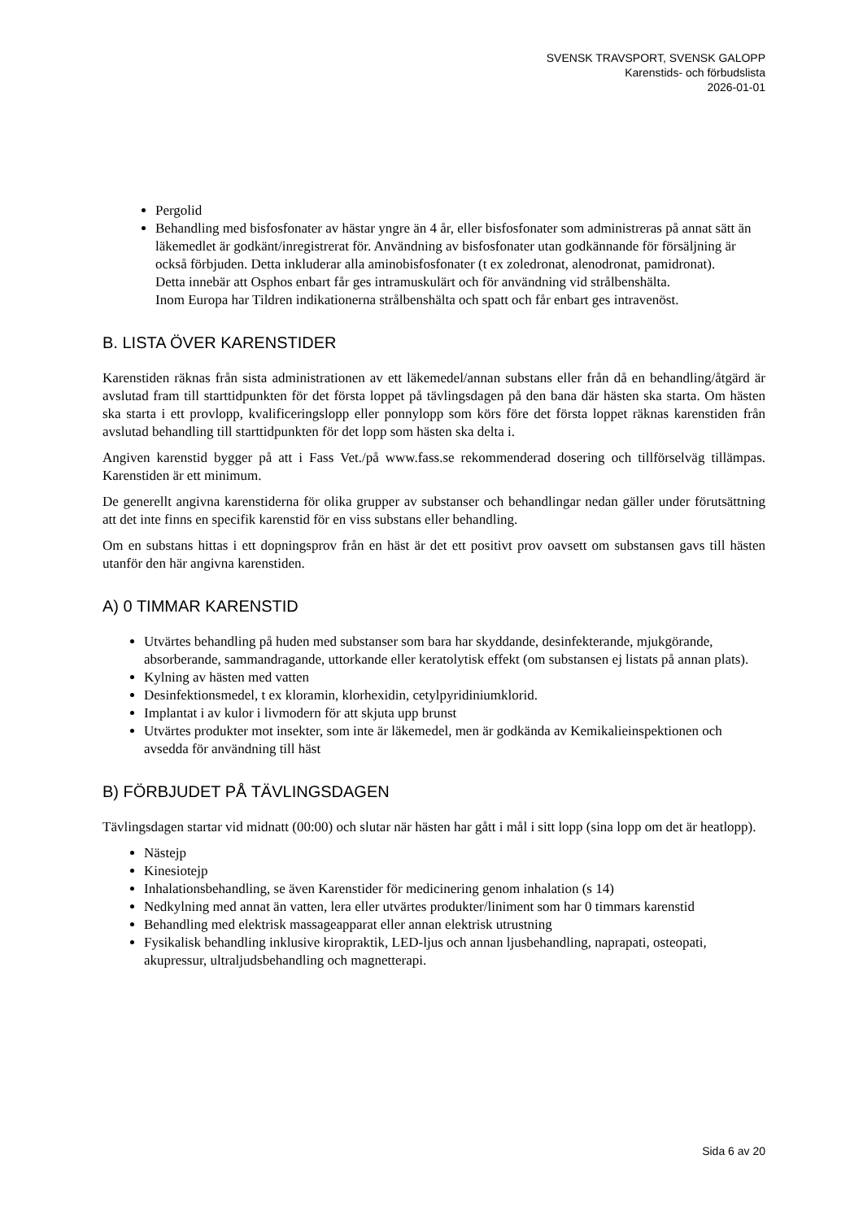SVENSK TRAVSPORT, SVENSK GALOPP
Karenstids- och förbudslista
2026-01-01
Pergolid
Behandling med bisfosfonater av hästar yngre än 4 år, eller bisfosfonater som administreras på annat sätt än läkemedlet är godkänt/inregistrerat för. Användning av bisfosfonater utan godkännande för försäljning är också förbjuden. Detta inkluderar alla aminobisfosfonater (t ex zoledronat, alenodronat, pamidronat).
Detta innebär att Osphos enbart får ges intramuskulärt och för användning vid strålbenshälta.
Inom Europa har Tildren indikationerna strålbenshälta och spatt och får enbart ges intravenöst.
B. LISTA ÖVER KARENSTIDER
Karenstiden räknas från sista administrationen av ett läkemedel/annan substans eller från då en behandling/åtgärd är avslutad fram till starttidpunkten för det första loppet på tävlingsdagen på den bana där hästen ska starta. Om hästen ska starta i ett provlopp, kvalificeringslopp eller ponnylopp som körs före det första loppet räknas karenstiden från avslutad behandling till starttidpunkten för det lopp som hästen ska delta i.
Angiven karenstid bygger på att i Fass Vet./på www.fass.se rekommenderad dosering och tillförselväg tillämpas. Karenstiden är ett minimum.
De generellt angivna karenstiderna för olika grupper av substanser och behandlingar nedan gäller under förutsättning att det inte finns en specifik karenstid för en viss substans eller behandling.
Om en substans hittas i ett dopningsprov från en häst är det ett positivt prov oavsett om substansen gavs till hästen utanför den här angivna karenstiden.
A) 0 TIMMAR KARENSTID
Utvärtes behandling på huden med substanser som bara har skyddande, desinfekterande, mjukgörande, absorberande, sammandragande, uttorkande eller keratolytisk effekt (om substansen ej listats på annan plats).
Kylning av hästen med vatten
Desinfektionsmedel, t ex kloramin, klorhexidin, cetylpyridiniumklorid.
Implantat i av kulor i livmodern för att skjuta upp brunst
Utvärtes produkter mot insekter, som inte är läkemedel, men är godkända av Kemikalieinspektionen och avsedda för användning till häst
B) FÖRBJUDET PÅ TÄVLINGSDAGEN
Tävlingsdagen startar vid midnatt (00:00) och slutar när hästen har gått i mål i sitt lopp (sina lopp om det är heatlopp).
Nästejp
Kinesiotejp
Inhalationsbehandling, se även Karenstider för medicinering genom inhalation (s 14)
Nedkylning med annat än vatten, lera eller utvärtes produkter/liniment som har 0 timmars karenstid
Behandling med elektrisk massageapparat eller annan elektrisk utrustning
Fysikalisk behandling inklusive kiropraktik, LED-ljus och annan ljusbehandling, naprapati, osteopati, akupressur, ultraljudsbehandling och magnetterapi.
Sida 6 av 20